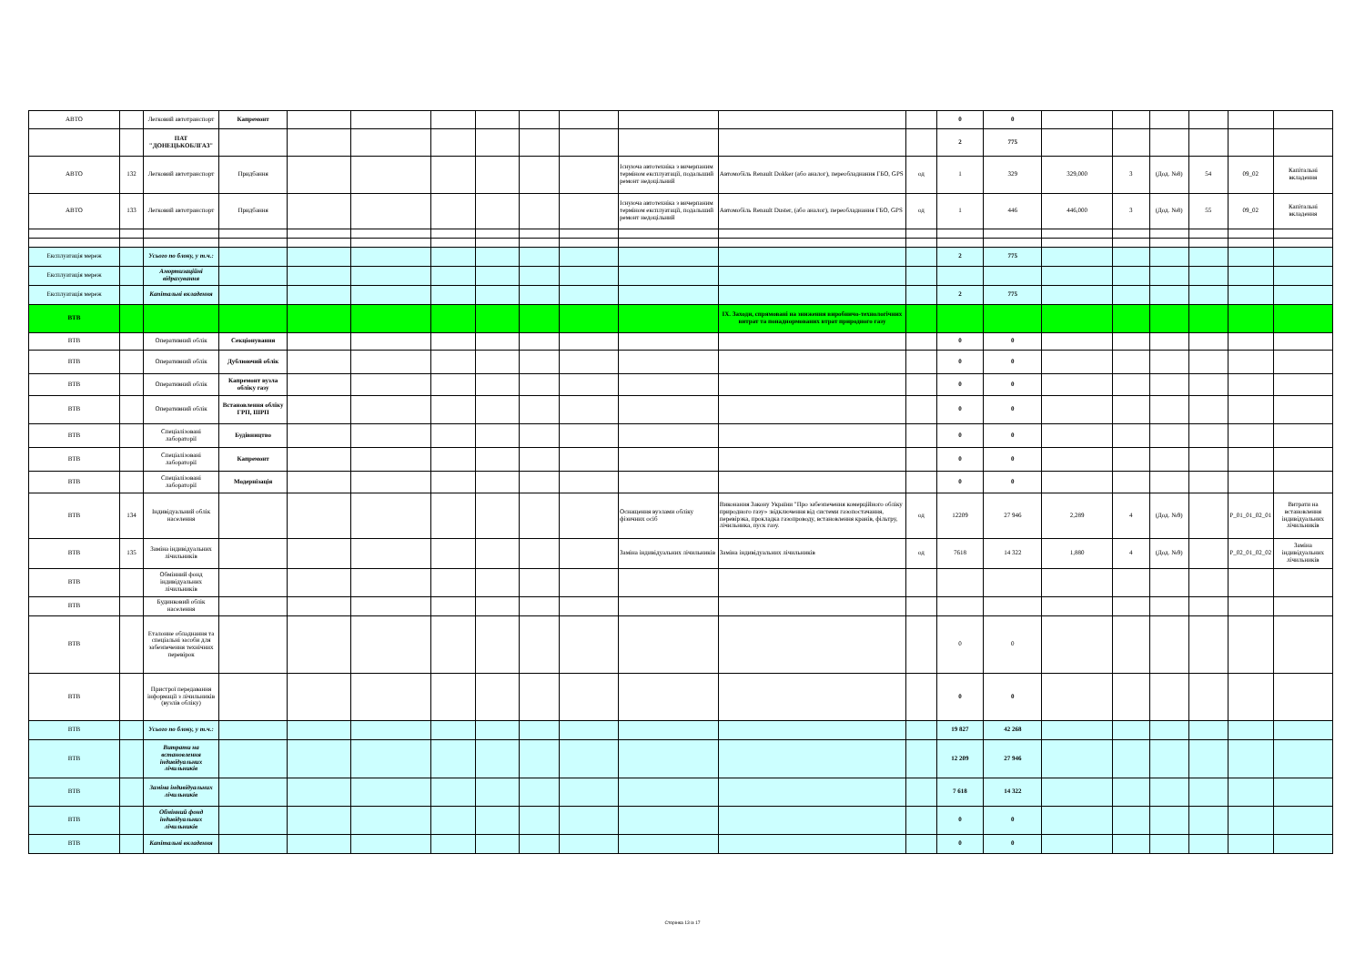| АВТО | | Легковий автотранспорт | Капремонт | | | | | | | | | | 0 | 0 | | | | | | |
| | | ПАТ "ДОНЕЦЬКОБЛГАЗ" | | | | | | | | | | | 2 | 775 | | | | | | |
| АВТО | 132 | Легковий автотранспорт | Придбання | | | | | | | Існуюча автотехніка з вичерпаним терміном експлуатації, подальший ремонт недоцільний | Автомобіль Renault Dokker (або аналог), переобладнання ГБО, GPS | од | 1 | 329 | 329,000 | 3 | (Дод. №8) | 54 | 09_02 | Капітальні вкладення |
| АВТО | 133 | Легковий автотранспорт | Придбання | | | | | | | Існуюча автотехніка з вичерпаним терміном експлуатації, подальший ремонт недоцільний | Автомобіль Renault Duster, (або аналог), переобладнання ГБО, GPS | од | 1 | 446 | 446,000 | 3 | (Дод. №8) | 55 | 09_02 | Капітальні вкладення |
| Експлуатація мереж | | Усього по блоку, у т.ч.: | | | | | | | | | | | 2 | 775 | | | | | | |
| Експлуатація мереж | | Амортизаційні відрахування | | | | | | | | | | | | | | | | | | |
| Експлуатація мереж | | Капітальні вкладення | | | | | | | | | | | 2 | 775 | | | | | | |
| ВТВ | | | | | | | | | | | IX. Заходи, спрямовані на зниження виробничо-технологічних витрат та понаднормованих втрат природного газу | | | | | | | | | |
| ВТВ | | Оперативний облік | Секціонування | | | | | | | | | | 0 | 0 | | | | | | |
| ВТВ | | Оперативний облік | Дублюючий облік | | | | | | | | | | 0 | 0 | | | | | | |
| ВТВ | | Оперативний облік | Капремонт вузла обліку газу | | | | | | | | | | 0 | 0 | | | | | | |
| ВТВ | | Оперативний облік | Встановлення обліку ГРП, ШРП | | | | | | | | | | 0 | 0 | | | | | | |
| ВТВ | | Спеціалізовані лабораторії | Будівництво | | | | | | | | | | 0 | 0 | | | | | | |
| ВТВ | | Спеціалізовані лабораторії | Капремонт | | | | | | | | | | 0 | 0 | | | | | | |
| ВТВ | | Спеціалізовані лабораторії | Модернізація | | | | | | | | | | 0 | 0 | | | | | | |
| ВТВ | 134 | Індивідуальний облік населення | | | | | | | | Оснащення вузлами обліку фізичних осіб | Виконання Закону України "Про забезпечення комерційного обліку природного газу» :відключення від системи газопостачання, перевірзка, прокладка газопроводу, встановлення кранів, фільтру, лічильника, пуск газу. | од | 12209 | 27 946 | 2,289 | 4 | (Дод. №9) | | P_01_01_02_01 | Витрати на встановлення індивідуальних лічильників |
| ВТВ | 135 | Заміна індивідуальних лічильників | | | | | | | | Заміна індивідуальних лічильників | Заміна індивідуальних лічильників | од | 7618 | 14 322 | 1,880 | 4 | (Дод. №9) | | P_02_01_02_02 | Заміна індивідуальних лічильників |
| ВТВ | | Обмінний фонд індивідуальних лічильників | | | | | | | | | | | | | | | | | | |
| ВТВ | | Будинковий облік населення | | | | | | | | | | | | | | | | | | |
| ВТВ | | Еталонне обладнання та спеціальні засоби для забезпечення технічних перевірок | | | | | | | | | | | 0 | 0 | | | | | | |
| ВТВ | | Пристрої передавання інформації з лічильників (вузлів обліку) | | | | | | | | | | | 0 | 0 | | | | | | |
| ВТВ | | Усього по блоку, у т.ч.: | | | | | | | | | | | 19 827 | 42 268 | | | | | | |
| ВТВ | | Витрати на встановлення індивідуальних лічильників | | | | | | | | | | | 12 209 | 27 946 | | | | | | |
| ВТВ | | Заміна індивідуальних лічильників | | | | | | | | | | | 7 618 | 14 322 | | | | | | |
| ВТВ | | Обмінний фонд індивідуальних лічильників | | | | | | | | | | | 0 | 0 | | | | | | |
| ВТВ | | Капітальні вкладення | | | | | | | | | | | 0 | 0 | | | | | | |
Сторінка 13 із 17